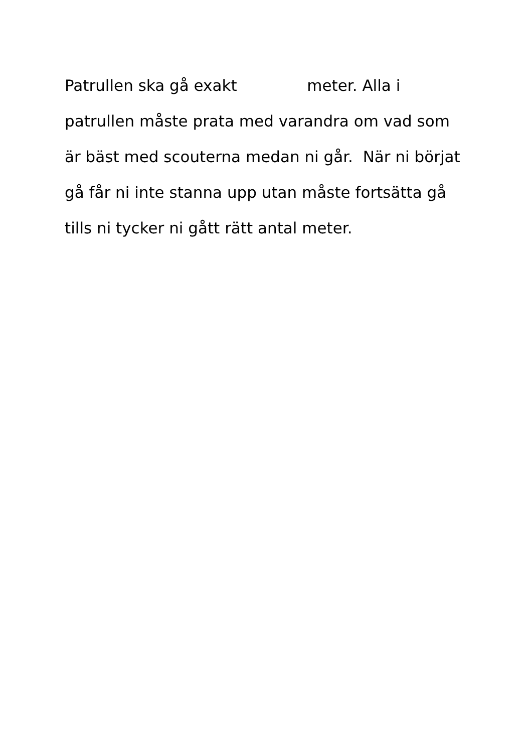Patrullen ska gå exakt meter. Alla i
patrullen måste prata med varandra om vad som
är bäst med scouterna medan ni går. När ni börjat
gå får ni inte stanna upp utan måste fortsätta gå
tills ni tycker ni gått rätt antal meter.